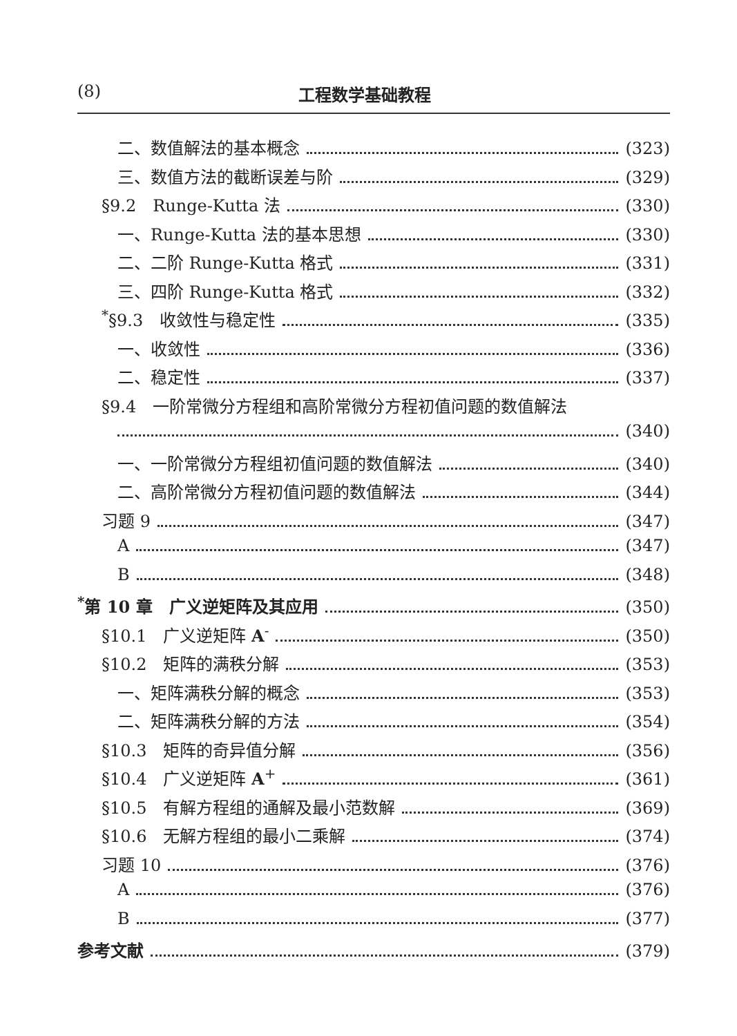(8) 工程数学基础教程
二、数值解法的基本概念 (323)
三、数值方法的截断误差与阶 (329)
§9.2　Runge-Kutta 法 (330)
一、Runge-Kutta 法的基本思想 (330)
二、二阶 Runge-Kutta 格式 (331)
三、四阶 Runge-Kutta 格式 (332)
<sup>*</sup> §9.3　收敛性与稳定性 (335)
一、收敛性 (336)
二、稳定性 (337)
§9.4　一阶常微分方程组和高阶常微分方程初值问题的数值解法
(340)
一、一阶常微分方程组初值问题的数值解法 (340)
二、高阶常微分方程初值问题的数值解法 (344)
习题 9 (347)
A (347)
B (348)
<sup>*</sup> 第 10 章　广义逆矩阵及其应用 (350)
§10.1　广义逆矩阵 A<sup>-</sup> (350)
§10.2　矩阵的满秩分解 (353)
一、矩阵满秩分解的概念 (353)
二、矩阵满秩分解的方法 (354)
§10.3　矩阵的奇异值分解 (356)
§10.4　广义逆矩阵 A<sup>+</sup> (361)
§10.5　有解方程组的通解及最小范数解 (369)
§10.6　无解方程组的最小二乘解 (374)
习题 10 (376)
A (376)
B (377)
参考文献 (379)